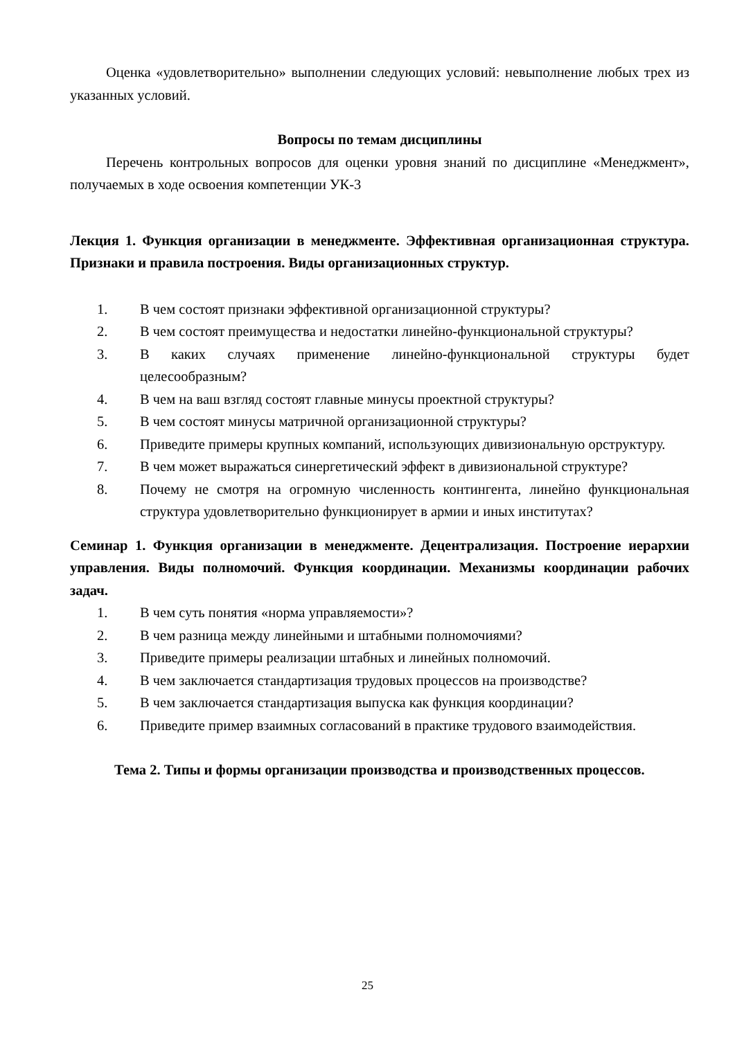Оценка «удовлетворительно» выполнении следующих условий: невыполнение любых трех из указанных условий.
Вопросы по темам дисциплины
Перечень контрольных вопросов для оценки уровня знаний по дисциплине «Менеджмент», получаемых в ходе освоения компетенции УК-3
Лекция 1. Функция организации в менеджменте. Эффективная организационная структура. Признаки и правила построения. Виды организационных структур.
1. В чем состоят признаки эффективной организационной структуры?
2. В чем состоят преимущества и недостатки линейно-функциональной структуры?
3. В каких случаях применение линейно-функциональной структуры будет целесообразным?
4. В чем на ваш взгляд состоят главные минусы проектной структуры?
5. В чем состоят минусы матричной организационной структуры?
6. Приведите примеры крупных компаний, использующих дивизиональную орструктуру.
7. В чем может выражаться синергетический эффект в дивизиональной структуре?
8. Почему не смотря на огромную численность контингента, линейно функциональная структура удовлетворительно функционирует в армии и иных институтах?
Семинар 1. Функция организации в менеджменте. Децентрализация. Построение иерархии управления. Виды полномочий. Функция координации. Механизмы координации рабочих задач.
1. В чем суть понятия «норма управляемости»?
2. В чем разница между линейными и штабными полномочиями?
3. Приведите примеры реализации штабных и линейных полномочий.
4. В чем заключается стандартизация трудовых процессов на производстве?
5. В чем заключается стандартизация выпуска как функция координации?
6. Приведите пример взаимных согласований в практике трудового взаимодействия.
Тема 2. Типы и формы организации производства и производственных процессов.
25